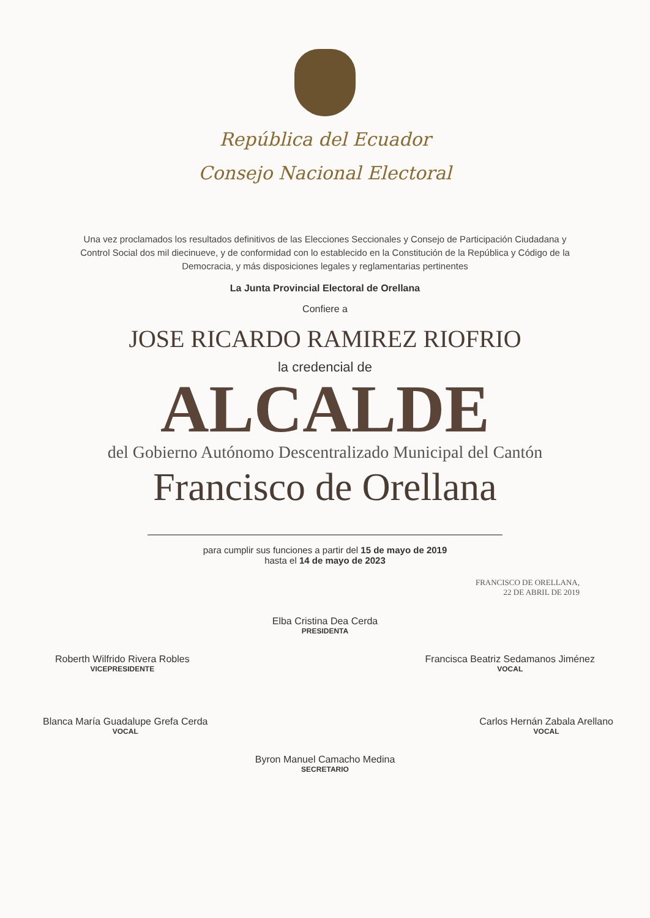República del Ecuador
Consejo Nacional Electoral
Una vez proclamados los resultados definitivos de las Elecciones Seccionales y Consejo de Participación Ciudadana y Control Social dos mil diecinueve, y de conformidad con lo establecido en la Constitución de la República y Código de la Democracia, y más disposiciones legales y reglamentarias pertinentes
La Junta Provincial Electoral de Orellana
Confiere a
JOSE RICARDO RAMIREZ RIOFRIO
la credencial de
ALCALDE
del Gobierno Autónomo Descentralizado Municipal del Cantón
Francisco de Orellana
para cumplir sus funciones a partir del 15 de mayo de 2019
hasta el 14 de mayo de 2023
FRANCISCO DE ORELLANA,
22 DE ABRIL DE 2019
Elba Cristina Dea Cerda
PRESIDENTA
Roberth Wilfrido Rivera Robles
VICEPRESIDENTE
Francisca Beatriz Sedamanos Jiménez
VOCAL
Blanca María Guadalupe Grefa Cerda
VOCAL
Carlos Hernán Zabala Arellano
VOCAL
Byron Manuel Camacho Medina
SECRETARIO